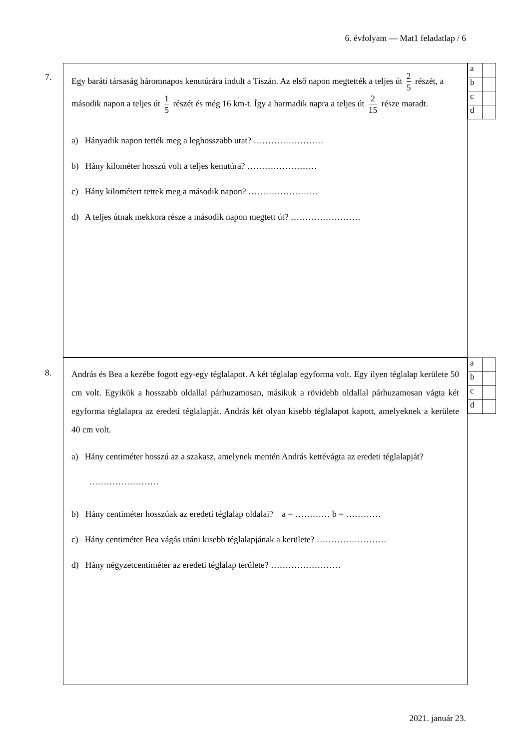6. évfolyam — Mat1 feladatlap / 6
7.
Egy baráti társaság háromnapos kenutúrára indult a Tiszán. Az első napon megtették a teljes út 2 5 részét, a második napon a teljes út 1 5 részét és még 16 km-t. Így a harmadik napra a teljes út 2 15 része maradt.
a) Hányadik napon tették meg a leghosszabb utat? ……………………
b) Hány kilométer hosszú volt a teljes kenutúra? ……………………
c) Hány kilométert tettek meg a második napon? ……………………
d) A teljes útnak mekkora része a második napon megtett út? ……………………
| a | |
| b | |
| c | |
| d | |
8.
András és Bea a kezébe fogott egy-egy téglalapot. A két téglalap egyforma volt. Egy ilyen téglalap kerülete 50 cm volt. Egyikük a hosszabb oldallal párhuzamosan, másikuk a rövidebb oldallal párhuzamosan vágta két egyforma téglalapra az eredeti téglalapját. András két olyan kisebb téglalapot kapott, amelyeknek a kerülete 40 cm volt.
a) Hány centiméter hosszú az a szakasz, amelynek mentén András kettévágta az eredeti téglalapját? ……………………
b) Hány centiméter hosszúak az eredeti téglalap oldalai? a = ………… b = …………
c) Hány centiméter Bea vágás utáni kisebb téglalapjának a kerülete? ……………………
d) Hány négyzetcentiméter az eredeti téglalap területe? ……………………
| a | |
| b | |
| c | |
| d | |
2021. január 23.